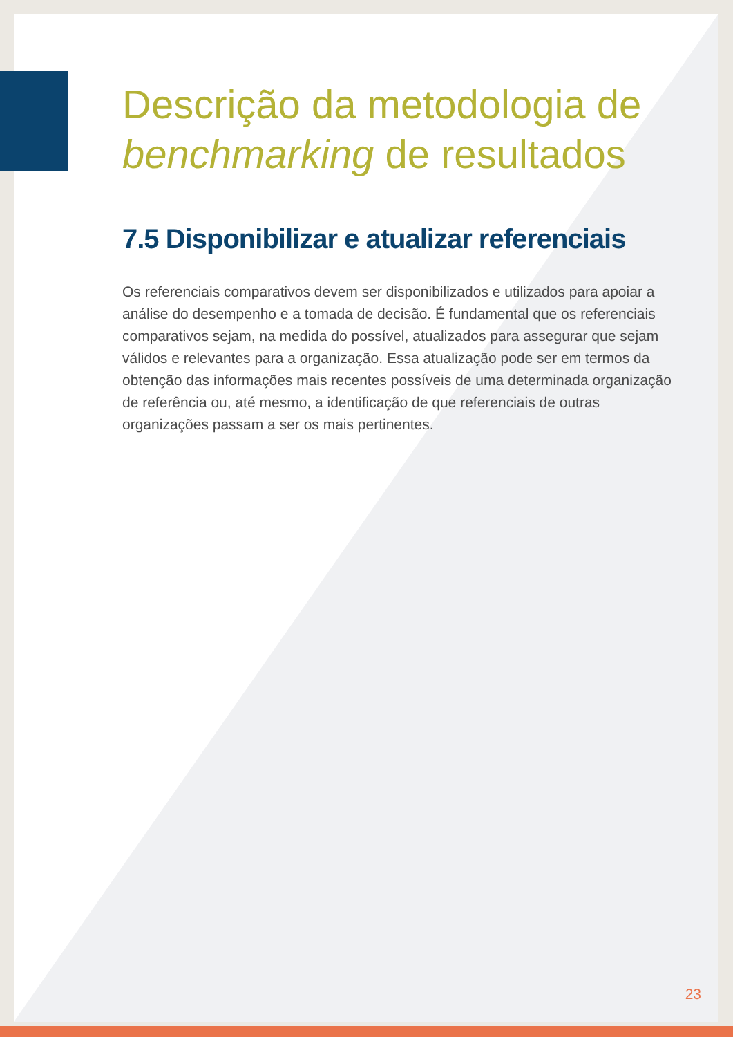Descrição da metodologia de benchmarking de resultados
7.5 Disponibilizar e atualizar referenciais
Os referenciais comparativos devem ser disponibilizados e utilizados para apoiar a análise do desempenho e a tomada de decisão. É fundamental que os referenciais comparativos sejam, na medida do possível, atualizados para assegurar que sejam válidos e relevantes para a organização. Essa atualização pode ser em termos da obtenção das informações mais recentes possíveis de uma determinada organização de referência ou, até mesmo, a identificação de que referenciais de outras organizações passam a ser os mais pertinentes.
23